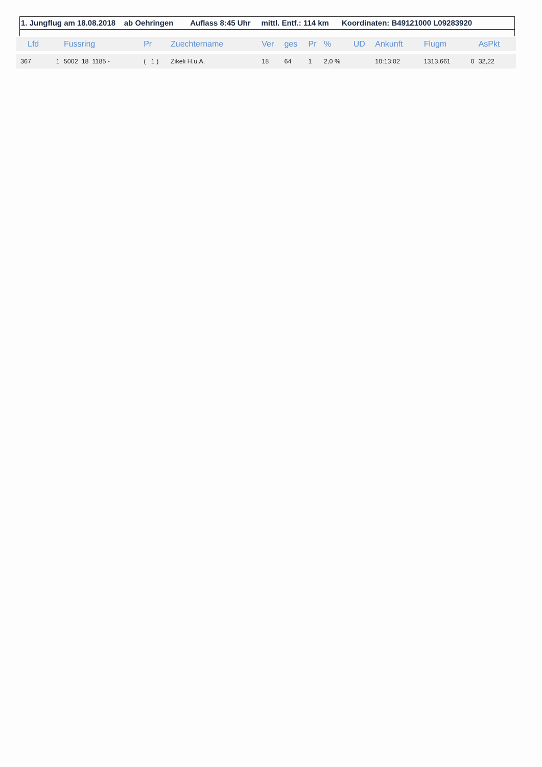1. Jungflug am 18.08.2018 ab Oehringen Auflass 8:45 Uhr mittl. Entf.: 114 km Koordinaten: B49121000 L09283920
| Lfd | | Fussring | Pr | Zuechtername | Ver | ges | Pr | % | UD | Ankunft | Flugm | | AsPkt |
| --- | --- | --- | --- | --- | --- | --- | --- | --- | --- | --- | --- | --- | --- |
| 367 | 1 | 5002 18 1185 - | ( 1 ) | Zikeli H.u.A. | 18 | 64 | 1 | 2,0 % | | 10:13:02 | 1313,661 | 0 | 32,22 |